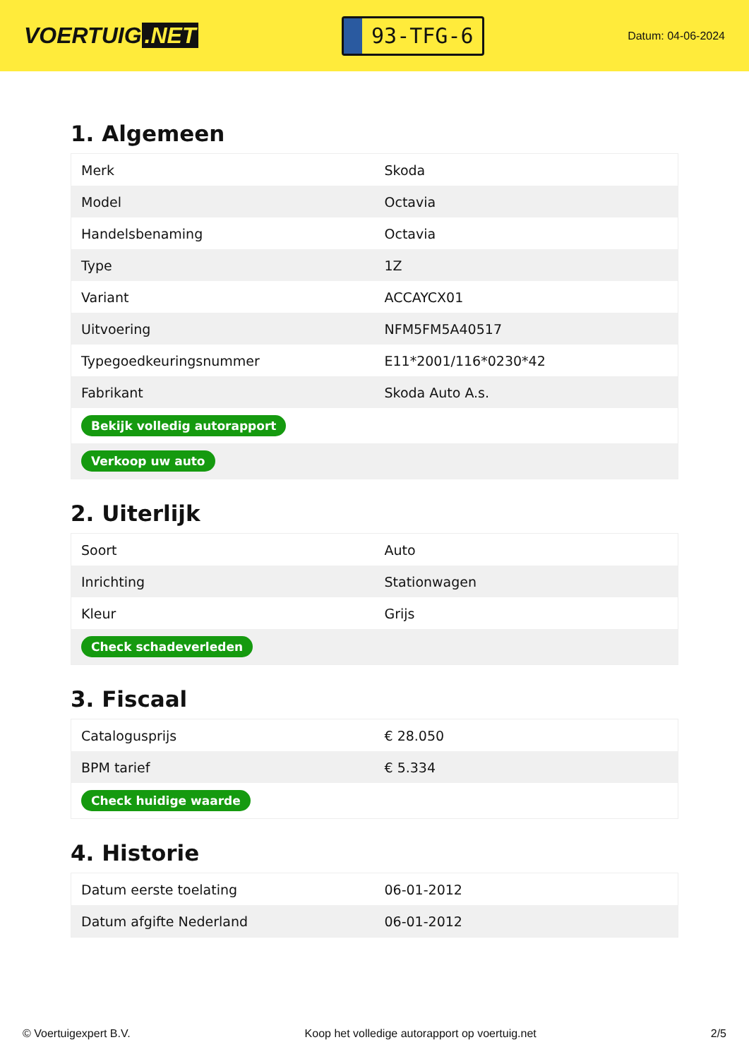VOERTUIG.NET
93-TFG-6
Datum: 04-06-2024
1. Algemeen
| Merk | Skoda |
| Model | Octavia |
| Handelsbenaming | Octavia |
| Type | 1Z |
| Variant | ACCAYCX01 |
| Uitvoering | NFM5FM5A40517 |
| Typegoedkeuringsnummer | E11*2001/116*0230*42 |
| Fabrikant | Skoda Auto A.s. |
| Bekijk volledig autorapport | |
| Verkoop uw auto | |
2. Uiterlijk
| Soort | Auto |
| Inrichting | Stationwagen |
| Kleur | Grijs |
| Check schadeverleden | |
3. Fiscaal
| Catalogusprijs | € 28.050 |
| BPM tarief | € 5.334 |
| Check huidige waarde | |
4. Historie
| Datum eerste toelating | 06-01-2012 |
| Datum afgifte Nederland | 06-01-2012 |
© Voertuigexpert B.V. Koop het volledige autorapport op voertuig.net 2/5